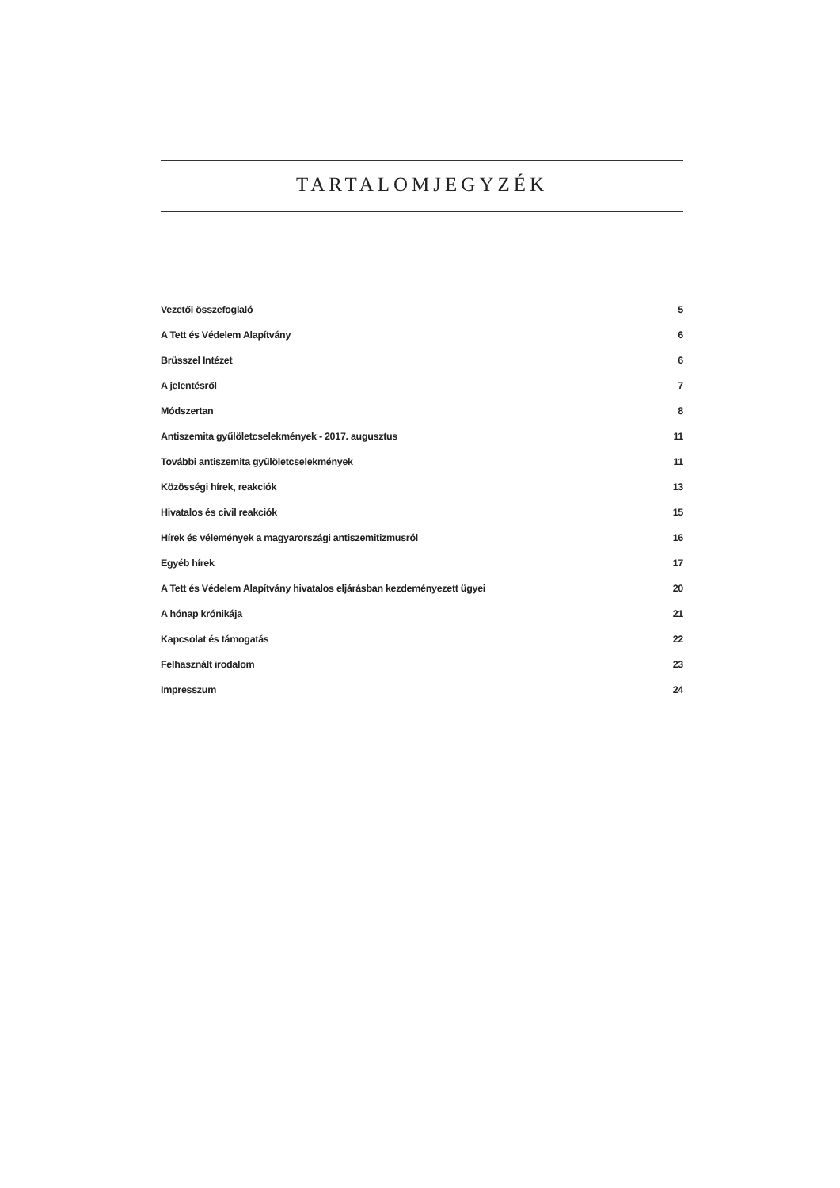TARTALOMJEGYZÉK
Vezetői összefoglaló 5
A Tett és Védelem Alapítvány 6
Brüsszel Intézet 6
A jelentésről 7
Módszertan 8
Antiszemita gyűlöletcselekmények - 2017. augusztus 11
További antiszemita gyűlöletcselekmények 11
Közösségi hírek, reakciók 13
Hivatalos és civil reakciók 15
Hírek és vélemények a magyarországi antiszemitizmusról 16
Egyéb hírek 17
A Tett és Védelem Alapítvány hivatalos eljárásban kezdeményezett ügyei 20
A hónap krónikája 21
Kapcsolat és támogatás 22
Felhasznált irodalom 23
Impresszum 24